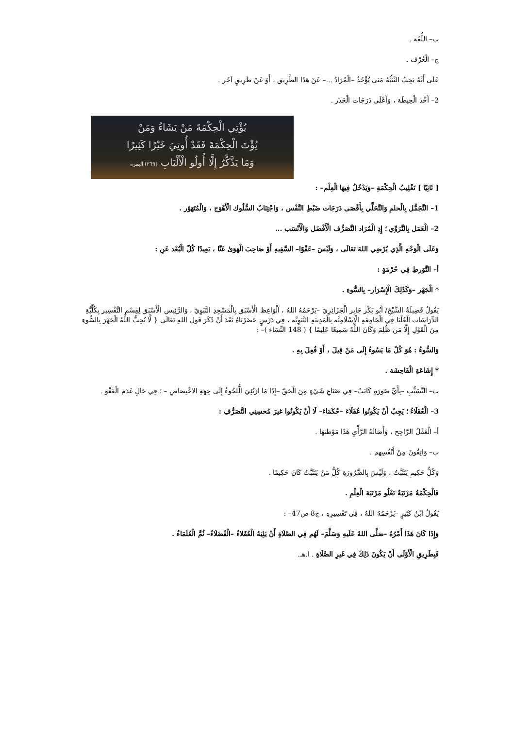ب– اللُّغَة .
ج– الْعُرْف .
عَلَى أَنَّهُ يَجِبُ التَّنَبُّهُ مَتَى يُؤْخَذُ –الْمُرَادُ ...– عَنْ هَذَا الطَّرِيق ، أَوْ عَنْ طَرِيقٍ آخَر .
2– أَخْذ الْحِيطَة ، وَأَعْلَى دَرَجَات الْحَذَر .
يُؤْتِي الْحِكْمَةَ مَنْ يَشَاءُ وَمَنْ
يُؤْتَ الْحِكْمَةَ فَقَدْ أُوتِيَ خَيْرًا كَثِيرًا
وَمَا يَذَّكَّرُ إِلَّا أُولُو الْأَلْبَابِ (٢٦٩) البقرة
[ ثَانِيًا ] تَغْلِيبُ الْحِكْمَةِ –وَيَدْخُلُ فِيهَا الْعِلْم– :
1– التَّجَمُّل بِالْحلمِ وَالتَّحَلِّي بِأَقْصَى دَرَجَات ضَبْطِ النَّفْس ، وَاجْتِنَابُ السُّلُوك الْأَهْوَج ، وَالْمُتَهَوّر .
2– الْعَمَل بِالتَّرَوِّي ؛ إِذِ الْمُرَاد التَّصَرُّف الْأَفْضَل وَالْأَنْسَب ...
وَعَلَى الْوَجْهِ الَّذِي يُرْضِي اللهَ تَعَالَى ، وَلَيْسَ –عَفْوًا– السَّفِيهِ أَوْ صَاحِبَ الْهَوَىٰ عَنَّا ، بَعِيدًا كُلّ الْبُعْد عَنِ :
أ– التَّوَرطِ فِي حُرْمَةٍ :
* الْجَهْر –وَكَذَٰلِكَ الْإِسْرَار– بِالسُّوءِ .
يَقُولُ فَضِيلَةُ الشَّيْخِ/ أَبُو بَكْر جَابِر الْجَزَائِرِيّ –يَرْحَمُهُ اللهُ ، الْوَاعِظ الْأَسْبَق بِالْمَسْجِدِ النَّبَوِيّ ، وَالرَّئِيس الْأَسْبَق لِقِسْمِ التَّفْسِير بِكُلِّيَّةِ الدِّرَاسَات الْعُلْيَا فِي الْجَامِعَةِ الْإِسْلَامِيَّة بِالْمَدِينَةِ النَّبَوِيَّة ، فِي دَرْسٍ حَضَرْنَاهُ بَعْدَ أَنْ ذَكَرَ قَول اللهِ تَعَالَى { لَّا يُحِبُّ اللَّهُ الْجَهْرَ بِالسُّوءِ مِنَ الْقَوْلِ إِلَّا مَن ظُلِمَ وَكَانَ اللَّهُ سَمِيعًا عَلِيمًا } ( 148 النِّسَاء )– :
وَالسُّوءُ : هُوَ كُلّ مَا يَسُوءُ إِلَى مَنْ قِيلَ ، أَوْ فُعِلَ بِهِ .
* إِشَاعَةِ الْفَاحِشَة .
ب– التَّسَبُّبِ –بِأَيِّ صُورَةٍ كَانَتْ– فِي ضَيَاعِ شَيْءٍ مِنَ الْحَقّ –إِذَا مَا ارْتُئِيَ الُّلجُوءُ إِلَى جِهَةِ الاخْتِصَاصِ – ؛ فِي حَالِ عَدَم الْعَفْو .
3– الْعُقَلَاءُ ؛ يَجِبُ أَنْ يَكُونُوا عُقَلَاءَ –حُكَمَاءَ– لَا أَنْ يَكُونُوا غيرَ مُحسِنِي التَّصَرُّفِ :
أ– الْعَقْلُ الرَّاجِح ، وَأَصَالَةُ الرَّأْيِ هَذَا مَوْطنهَا .
ب– وَاثِقُونَ مِنْ أَنْفُسِهم .
وَكُلُّ حَكِيمٍ يَتَثَبَّتُ ، وَلَيْسَ بِالضَّرُورَةِ كُلُّ مَنْ يَتَثَبَّتُ كَانَ حَكِيمًا .
فَالْحِكْمَةُ مَرْتَبَةٌ تَعْلُو مَرْتَبَةَ الْعِلْمِ .
يَقُولُ ابْنُ كَثِيرٍ –يَرْحَمُهُ اللهُ ، فِي تَفْسِيرِهِ ، ج8 ص47– :
وَإِذَا كَانَ هَذَا أَمْرُهُ –صَلَّى اللهُ عَلَيهِ وَسَلَّمَ– لَهُم فِي الصَّلَاةِ أَنْ يَلِيَهُ الْعُقَلاءُ –الْفُضَلَاءُ– ثُمَّ الْعُلَمَاءُ .
فَبِطَرِيقِ الْأَوْلَى أَنْ يَكُونَ ذَلِكَ فِي غَيرِ الصَّلَاةِ . ا.هـ.